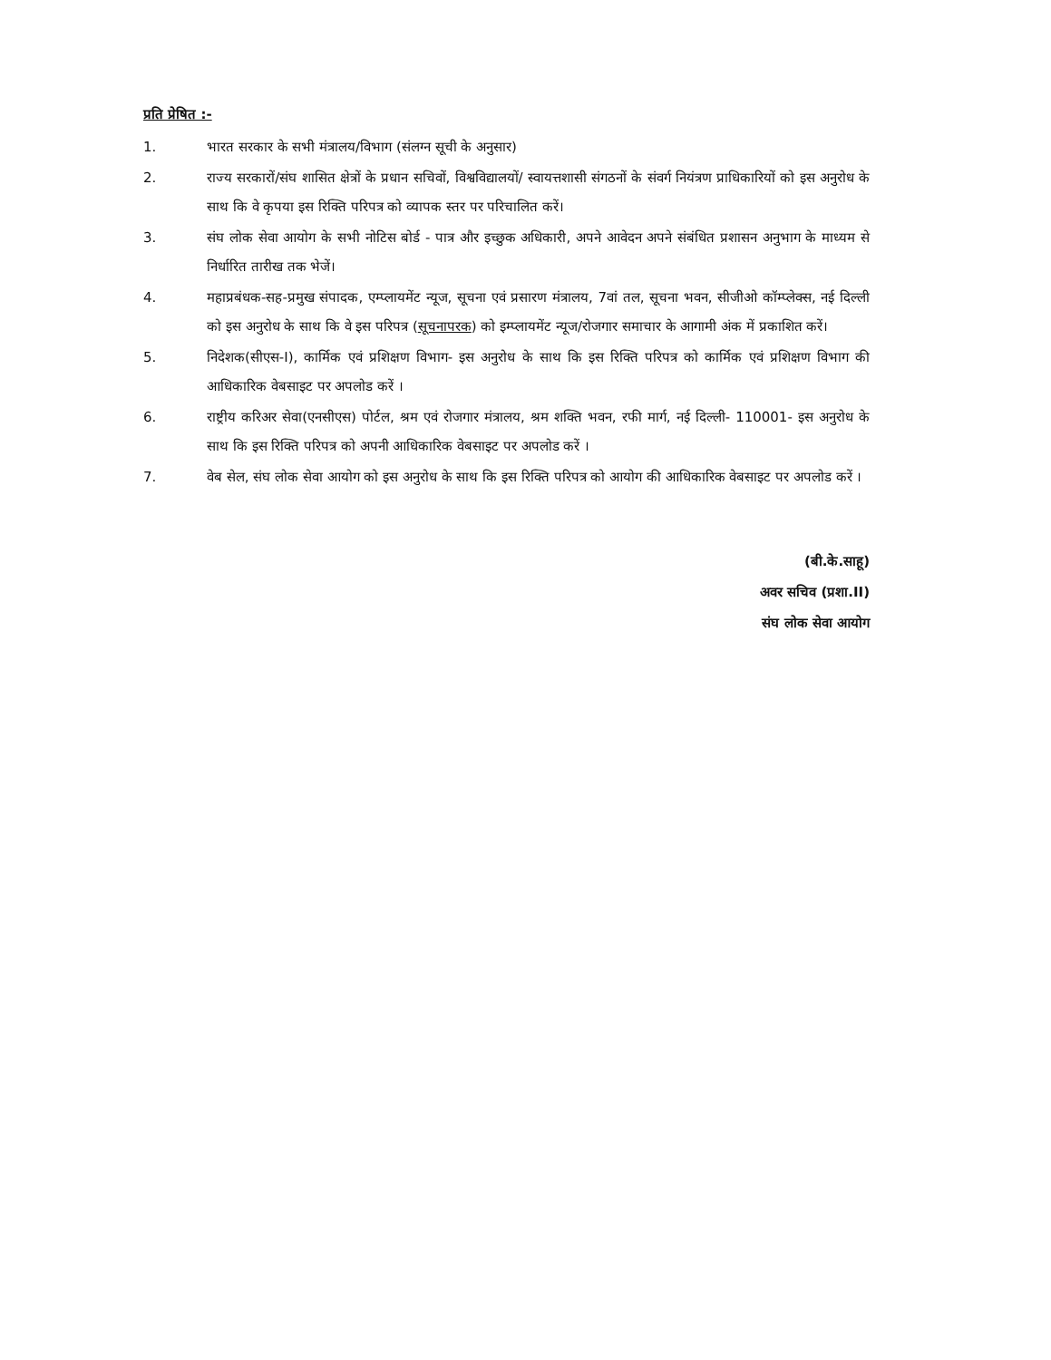प्रति प्रेषित :-
1. भारत सरकार के सभी मंत्रालय/विभाग (संलग्न सूची के अनुसार)
2. राज्य सरकारों/संघ शासित क्षेत्रों के प्रधान सचिवों, विश्वविद्यालयों/ स्वायत्तशासी संगठनों के संवर्ग नियंत्रण प्राधिकारियों को इस अनुरोध के साथ कि वे कृपया इस रिक्ति परिपत्र को व्यापक स्तर पर परिचालित करें।
3. संघ लोक सेवा आयोग के सभी नोटिस बोर्ड - पात्र और इच्छुक अधिकारी, अपने आवेदन अपने संबंधित प्रशासन अनुभाग के माध्यम से निर्धारित तारीख तक भेजें।
4. महाप्रबंधक-सह-प्रमुख संपादक, एम्प्लायमेंट न्यूज, सूचना एवं प्रसारण मंत्रालय, 7वां तल, सूचना भवन, सीजीओ कॉम्प्लेक्स, नई दिल्ली को इस अनुरोध के साथ कि वे इस परिपत्र (सूचनापरक) को इम्प्लायमेंट न्यूज/रोजगार समाचार के आगामी अंक में प्रकाशित करें।
5. निदेशक(सीएस-I), कार्मिक एवं प्रशिक्षण विभाग- इस अनुरोध के साथ कि इस रिक्ति परिपत्र को कार्मिक एवं प्रशिक्षण विभाग की आधिकारिक वेबसाइट पर अपलोड करें ।
6. राष्ट्रीय करिअर सेवा(एनसीएस) पोर्टल, श्रम एवं रोजगार मंत्रालय, श्रम शक्ति भवन, रफी मार्ग, नई दिल्ली- 110001- इस अनुरोध के साथ कि इस रिक्ति परिपत्र को अपनी आधिकारिक वेबसाइट पर अपलोड करें ।
7. वेब सेल, संघ लोक सेवा आयोग को इस अनुरोध के साथ कि इस रिक्ति परिपत्र को आयोग की आधिकारिक वेबसाइट पर अपलोड करें ।
(बी.के.साहू)
अवर सचिव (प्रशा.II)
संघ लोक सेवा आयोग